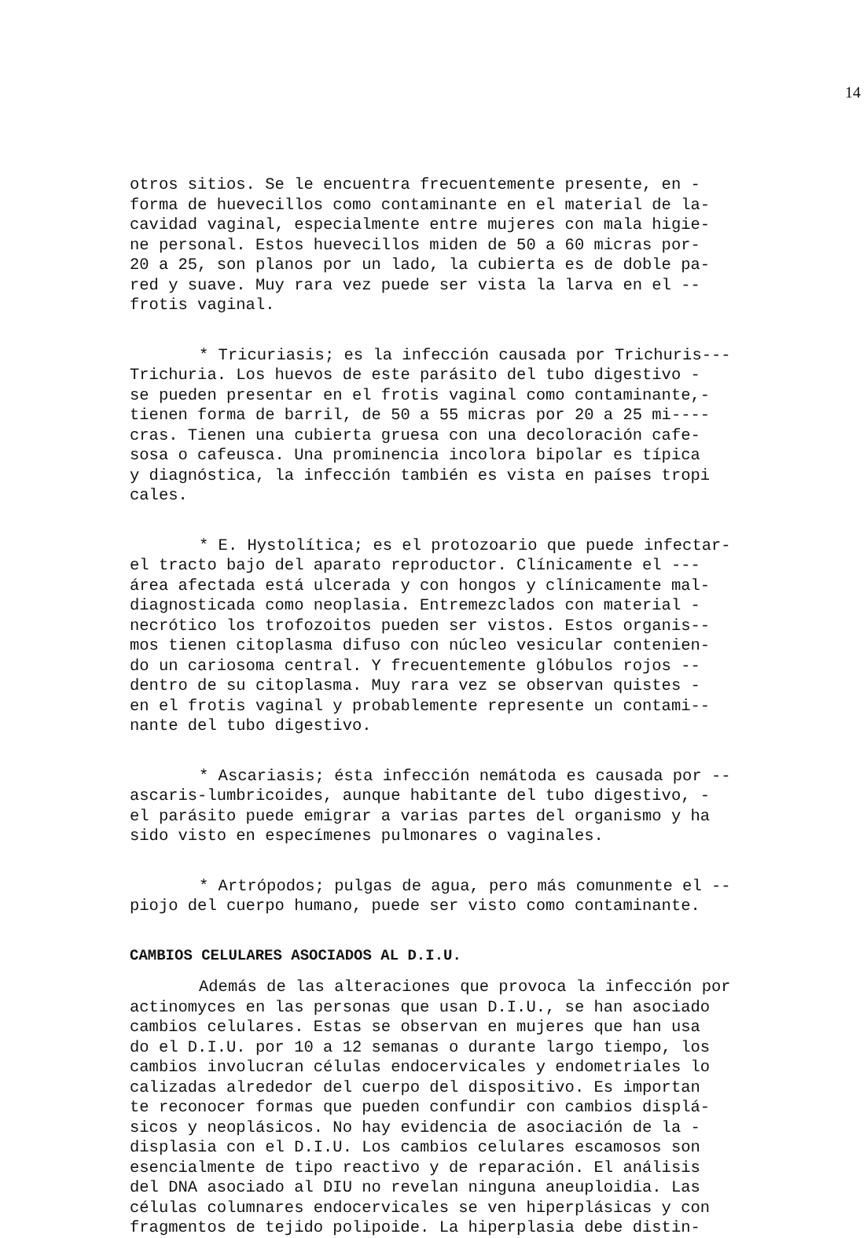14
otros sitios. Se le encuentra frecuentemente presente, en -
forma de huevecillos como contaminante en el material de la-
cavidad vaginal, especialmente entre mujeres con mala higie-
ne personal. Estos huevecillos miden de 50 a 60 micras por-
20 a 25, son planos por un lado, la cubierta es de doble pa-
red y suave. Muy rara vez puede ser vista la larva en el --
frotis vaginal.
* Tricuriasis; es la infección causada por Trichuris---
Trichuria. Los huevos de este parásito del tubo digestivo -
se pueden presentar en el frotis vaginal como contaminante,-
tienen forma de barril, de 50 a 55 micras por 20 a 25 mi----
cras. Tienen una cubierta gruesa con una decoloración cafe-
sosa o cafeusca. Una prominencia incolora bipolar es típica
y diagnóstica, la infección también es vista en países tropi
cales.
* E. Hystolítica; es el protozoario que puede infectar-
el tracto bajo del aparato reproductor. Clínicamente el ---
área afectada está ulcerada y con hongos y clínicamente mal-
diagnosticada como neoplasia. Entremezclados con material -
necrótico los trofozoitos pueden ser vistos. Estos organis--
mos tienen citoplasma difuso con núcleo vesicular contenien-
do un cariosoma central. Y frecuentemente glóbulos rojos --
dentro de su citoplasma. Muy rara vez se observan quistes -
en el frotis vaginal y probablemente represente un contami--
nante del tubo digestivo.
* Ascariasis; ésta infección nemátoda es causada por --
ascaris-lumbricoides, aunque habitante del tubo digestivo, -
el parásito puede emigrar a varias partes del organismo y ha
sido visto en especímenes pulmonares o vaginales.
* Artrópodos; pulgas de agua, pero más comunmente el --
piojo del cuerpo humano, puede ser visto como contaminante.
CAMBIOS CELULARES ASOCIADOS AL D.I.U.
Además de las alteraciones que provoca la infección por
actinomyces en las personas que usan D.I.U., se han asociado
cambios celulares. Estas se observan en mujeres que han usa
do el D.I.U. por 10 a 12 semanas o durante largo tiempo, los
cambios involucran células endocervicales y endometriales lo
calizadas alrededor del cuerpo del dispositivo. Es importan
te reconocer formas que pueden confundir con cambios displá-
sicos y neoplásicos. No hay evidencia de asociación de la -
displasia con el D.I.U. Los cambios celulares escamosos son
esencialmente de tipo reactivo y de reparación. El análisis
del DNA asociado al DIU no revelan ninguna aneuploidia. Las
células columnares endocervicales se ven hiperplásicas y con
fragmentos de tejido polipoide. La hiperplasia debe distin-